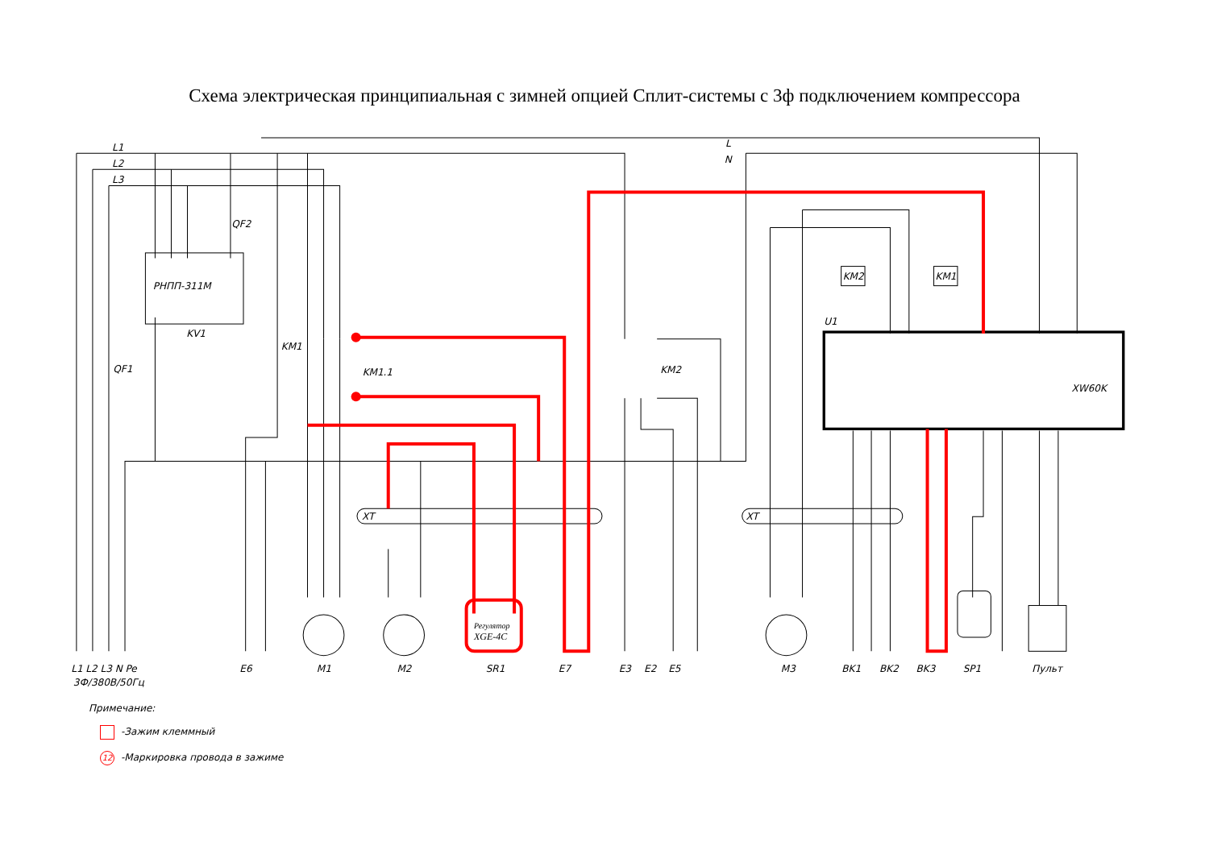Схема электрическая принципиальная с зимней опцией Сплит-системы с 3ф подключением компрессора
L1
L2
L3
L
N
QF2
РНПП-311М
KV1
QF1
KM1
KM1.1
KM2
KM2
KM1
U1
XW60K
XT
XT
Регулятор
XGE-4C
L1 L2 L3 N Pe
3Ф/380В/50Гц
E6
M1
M2
SR1
E7
E3
E2
E5
M3
BK1
BK2
BK3
SP1
Пульт
Примечание:
-Зажим клеммный
12 -Маркировка провода в зажиме